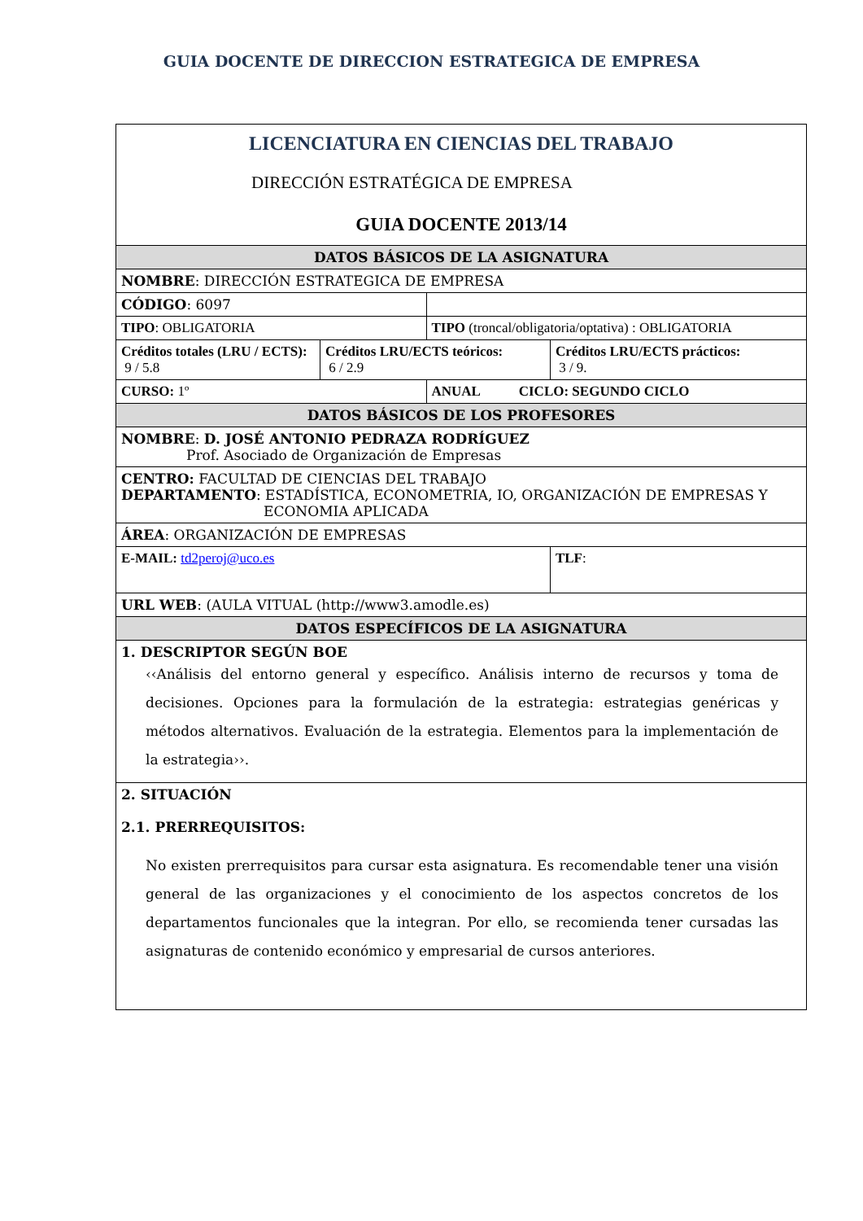GUIA DOCENTE DE DIRECCION ESTRATEGICA DE EMPRESA
| LICENCIATURA EN CIENCIAS DEL TRABAJO DIRECCIÓN ESTRATÉGICA DE EMPRESA GUIA DOCENTE 2013/14 | | | |
| DATOS BÁSICOS DE LA ASIGNATURA | | | |
| NOMBRE : DIRECCIÓN ESTRATEGICA DE EMPRESA | | | |
| CÓDIGO : 6097 | | | |
| TIPO : OBLIGATORIA | | TIPO (troncal/obligatoria/optativa) : OBLIGATORIA | |
| Créditos totales (LRU / ECTS): 9 / 5.8 | Créditos LRU/ECTS teóricos: 6 / 2.9 | | Créditos LRU/ECTS prácticos: 3 / 9. |
| CURSO: 1º | | ANUAL CICLO: SEGUNDO CICLO | |
| DATOS BÁSICOS DE LOS PROFESORES | | | |
| NOMBRE : D. JOSÉ ANTONIO PEDRAZA RODRÍGUEZ Prof. Asociado de Organización de Empresas | | | |
| CENTRO: FACULTAD DE CIENCIAS DEL TRABAJO DEPARTAMENTO : ESTADÍSTICA, ECONOMETRIA, IO, ORGANIZACIÓN DE EMPRESAS Y ECONOMIA APLICADA | | | |
| ÁREA : ORGANIZACIÓN DE EMPRESAS | | | |
| E-MAIL: td2peroj@uco.es | | | TLF : |
| URL WEB : (AULA VITUAL (http://www3.amodle.es) | | | |
| DATOS ESPECÍFICOS DE LA ASIGNATURA | | | |
| 1. DESCRIPTOR SEGÚN BOE ‹‹Análisis del entorno general y específico. Análisis interno de recursos y toma de decisiones. Opciones para la formulación de la estrategia: estrategias genéricas y métodos alternativos. Evaluación de la estrategia. Elementos para la implementación de la estrategia››. | | | |
| 2. SITUACIÓN 2.1. PRERREQUISITOS: No existen prerrequisitos para cursar esta asignatura. Es recomendable tener una visión general de las organizaciones y el conocimiento de los aspectos concretos de los departamentos funcionales que la integran. Por ello, se recomienda tener cursadas las asignaturas de contenido económico y empresarial de cursos anteriores. | | | |